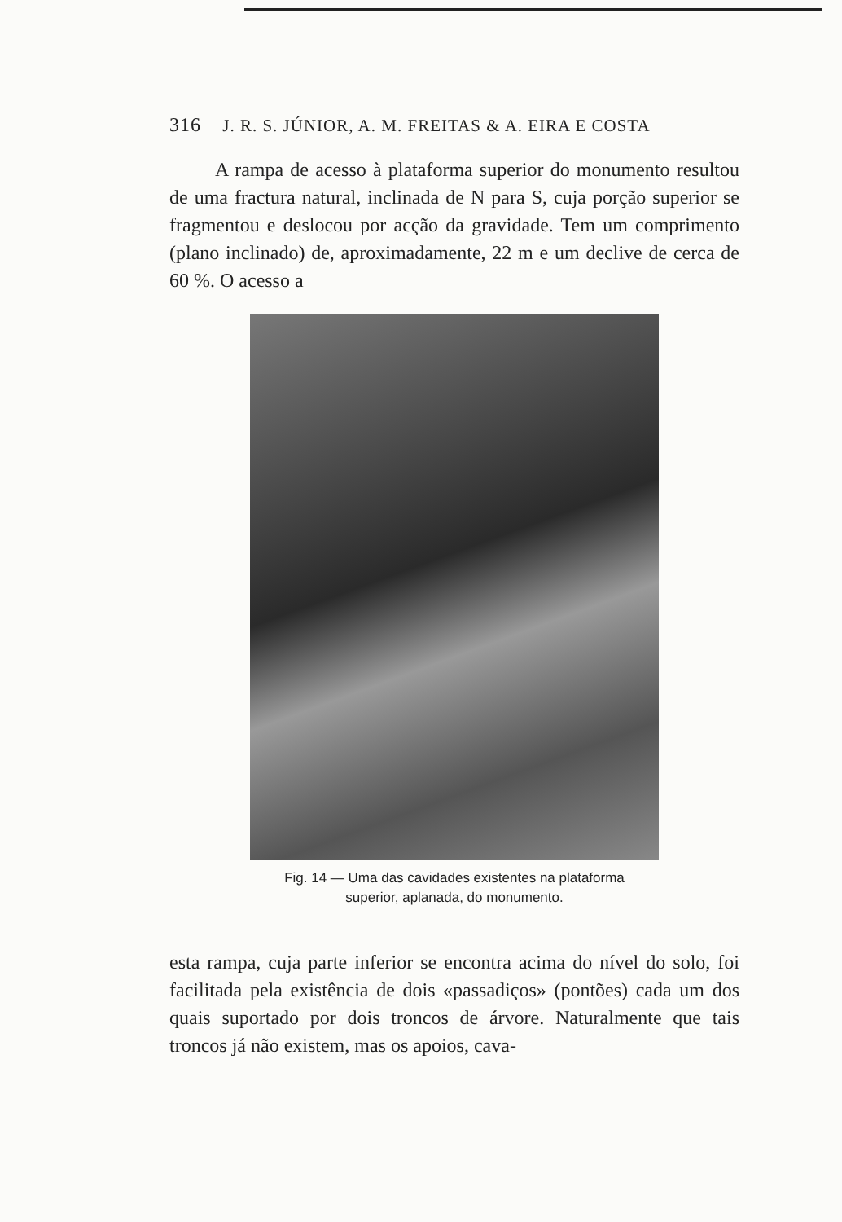316 J. R. S. JÚNIOR, A. M. FREITAS & A. EIRA E COSTA
A rampa de acesso à plataforma superior do monumento resultou de uma fractura natural, inclinada de N para S, cuja porção superior se fragmentou e deslocou por acção da gravidade. Tem um comprimento (plano inclinado) de, aproximadamente, 22 m e um declive de cerca de 60 %. O acesso a
Fig. 14 — Uma das cavidades existentes na plataforma
superior, aplanada, do monumento.
esta rampa, cuja parte inferior se encontra acima do nível do solo, foi facilitada pela existência de dois «passadiços» (pontões) cada um dos quais suportado por dois troncos de árvore. Naturalmente que tais troncos já não existem, mas os apoios, cava-